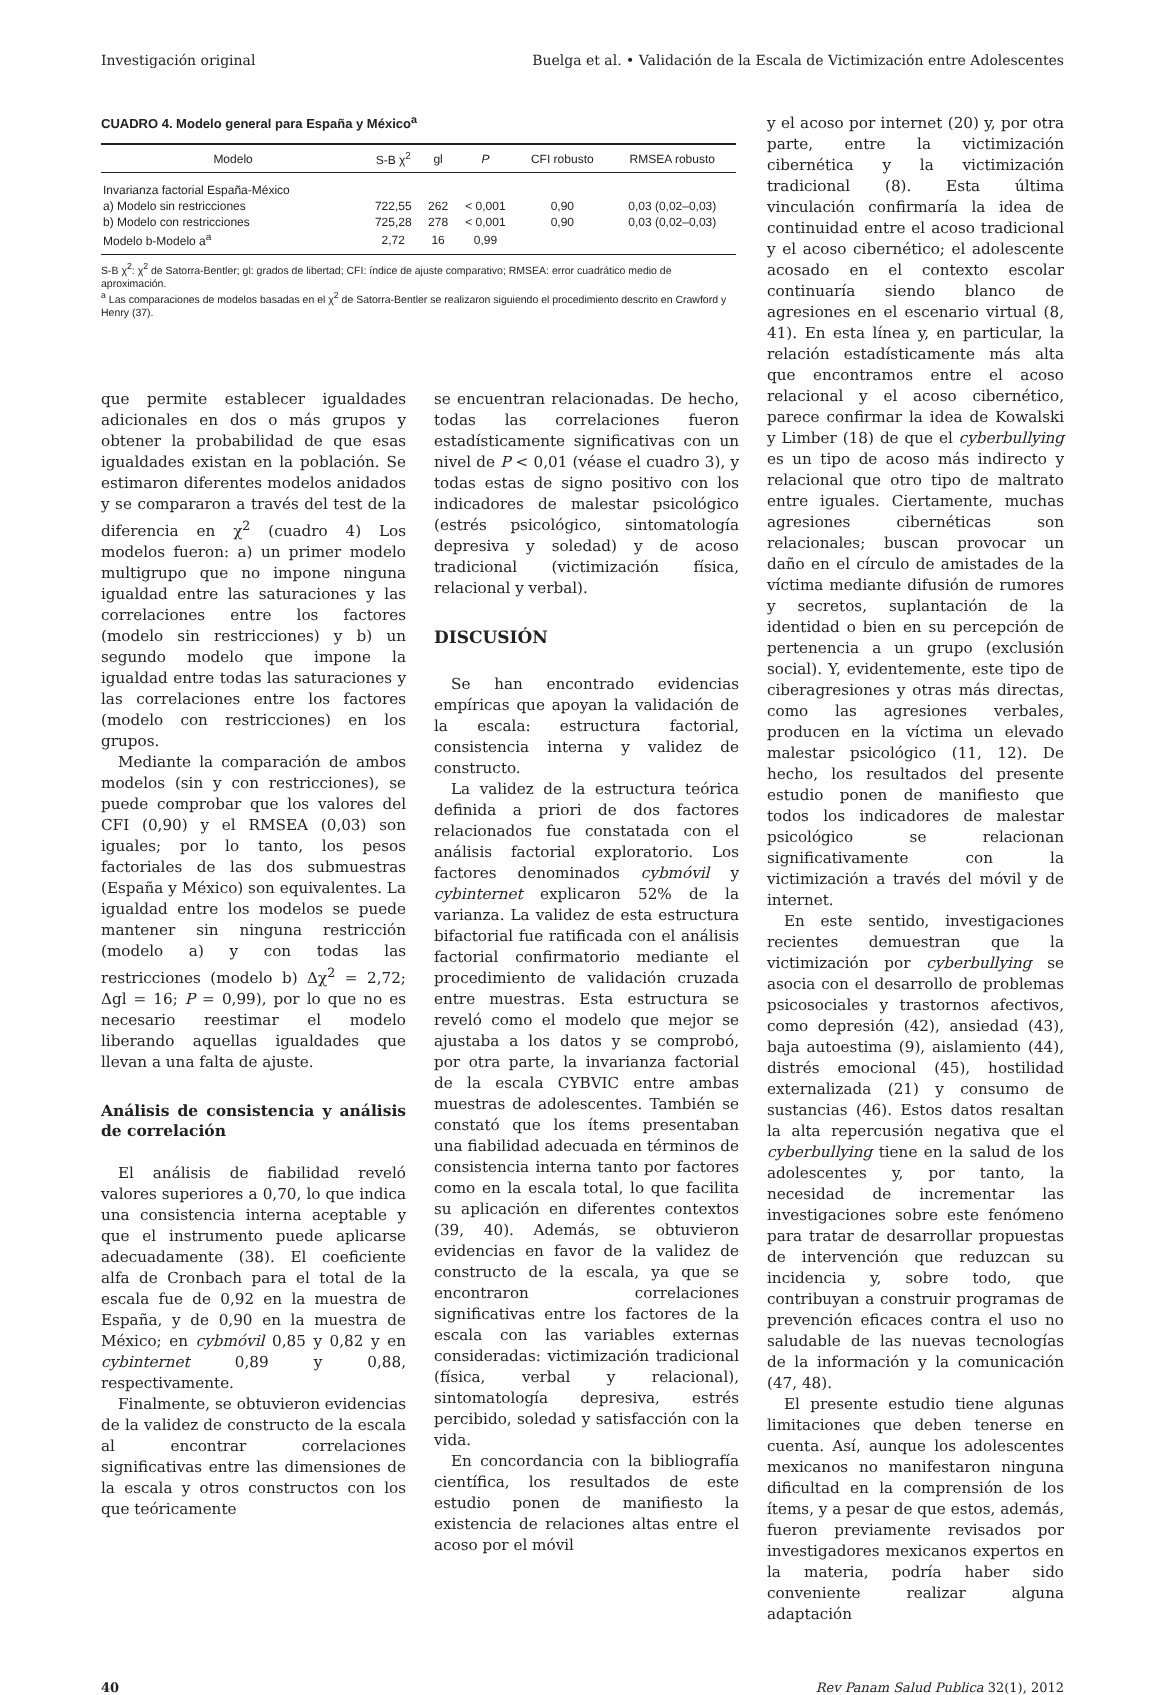Investigación original Buelga et al. • Validación de la Escala de Victimización entre Adolescentes
CUADRO 4. Modelo general para España y México<sup>a</sup>
| Modelo | S-B χ<sup>2</sup> | gl | P | CFI robusto | RMSEA robusto |
| --- | --- | --- | --- | --- | --- |
| Invarianza factorial España-México | | | | | |
| a) Modelo sin restricciones | 722,55 | 262 | < 0,001 | 0,90 | 0,03 (0,02–0,03) |
| b) Modelo con restricciones | 725,28 | 278 | < 0,001 | 0,90 | 0,03 (0,02–0,03) |
| Modelo b-Modelo a<sup>a</sup> | 2,72 | 16 | 0,99 | | |
S-B χ<sup>2</sup>: χ<sup>2</sup> de Satorra-Bentler; gl: grados de libertad; CFI: índice de ajuste comparativo; RMSEA: error cuadrático medio de aproximación.
<sup>a</sup> Las comparaciones de modelos basadas en el χ<sup>2</sup> de Satorra-Bentler se realizaron siguiendo el procedimiento descrito en Crawford y Henry (37).
que permite establecer igualdades adicionales en dos o más grupos y obtener la probabilidad de que esas igualdades existan en la población. Se estimaron diferentes modelos anidados y se compararon a través del test de la diferencia en χ<sup>2</sup> (cuadro 4) Los modelos fueron: a) un primer modelo multigrupo que no impone ninguna igualdad entre las saturaciones y las correlaciones entre los factores (modelo sin restricciones) y b) un segundo modelo que impone la igualdad entre todas las saturaciones y las correlaciones entre los factores (modelo con restricciones) en los grupos.
Mediante la comparación de ambos modelos (sin y con restricciones), se puede comprobar que los valores del CFI (0,90) y el RMSEA (0,03) son iguales; por lo tanto, los pesos factoriales de las dos submuestras (España y México) son equivalentes. La igualdad entre los modelos se puede mantener sin ninguna restricción (modelo a) y con todas las restricciones (modelo b) Δχ<sup>2</sup> = 2,72; Δgl = 16; P = 0,99), por lo que no es necesario reestimar el modelo liberando aquellas igualdades que llevan a una falta de ajuste.
Análisis de consistencia y análisis de correlación
El análisis de fiabilidad reveló valores superiores a 0,70, lo que indica una consistencia interna aceptable y que el instrumento puede aplicarse adecuadamente (38). El coeficiente alfa de Cronbach para el total de la escala fue de 0,92 en la muestra de España, y de 0,90 en la muestra de México; en cybmóvil 0,85 y 0,82 y en cybinternet 0,89 y 0,88, respectivamente.
Finalmente, se obtuvieron evidencias de la validez de constructo de la escala al encontrar correlaciones significativas entre las dimensiones de la escala y otros constructos con los que teóricamente
se encuentran relacionadas. De hecho, todas las correlaciones fueron estadísticamente significativas con un nivel de P < 0,01 (véase el cuadro 3), y todas estas de signo positivo con los indicadores de malestar psicológico (estrés psicológico, sintomatología depresiva y soledad) y de acoso tradicional (victimización física, relacional y verbal).
DISCUSIÓN
Se han encontrado evidencias empíricas que apoyan la validación de la escala: estructura factorial, consistencia interna y validez de constructo.
La validez de la estructura teórica definida a priori de dos factores relacionados fue constatada con el análisis factorial exploratorio. Los factores denominados cybmóvil y cybinternet explicaron 52% de la varianza. La validez de esta estructura bifactorial fue ratificada con el análisis factorial confirmatorio mediante el procedimiento de validación cruzada entre muestras. Esta estructura se reveló como el modelo que mejor se ajustaba a los datos y se comprobó, por otra parte, la invarianza factorial de la escala CYBVIC entre ambas muestras de adolescentes. También se constató que los ítems presentaban una fiabilidad adecuada en términos de consistencia interna tanto por factores como en la escala total, lo que facilita su aplicación en diferentes contextos (39, 40). Además, se obtuvieron evidencias en favor de la validez de constructo de la escala, ya que se encontraron correlaciones significativas entre los factores de la escala con las variables externas consideradas: victimización tradicional (física, verbal y relacional), sintomatología depresiva, estrés percibido, soledad y satisfacción con la vida.
En concordancia con la bibliografía científica, los resultados de este estudio ponen de manifiesto la existencia de relaciones altas entre el acoso por el móvil
y el acoso por internet (20) y, por otra parte, entre la victimización cibernética y la victimización tradicional (8). Esta última vinculación confirmaría la idea de continuidad entre el acoso tradicional y el acoso cibernético; el adolescente acosado en el contexto escolar continuaría siendo blanco de agresiones en el escenario virtual (8, 41). En esta línea y, en particular, la relación estadísticamente más alta que encontramos entre el acoso relacional y el acoso cibernético, parece confirmar la idea de Kowalski y Limber (18) de que el cyberbullying es un tipo de acoso más indirecto y relacional que otro tipo de maltrato entre iguales. Ciertamente, muchas agresiones cibernéticas son relacionales; buscan provocar un daño en el círculo de amistades de la víctima mediante difusión de rumores y secretos, suplantación de la identidad o bien en su percepción de pertenencia a un grupo (exclusión social). Y, evidentemente, este tipo de ciberagresiones y otras más directas, como las agresiones verbales, producen en la víctima un elevado malestar psicológico (11, 12). De hecho, los resultados del presente estudio ponen de manifiesto que todos los indicadores de malestar psicológico se relacionan significativamente con la victimización a través del móvil y de internet.
En este sentido, investigaciones recientes demuestran que la victimización por cyberbullying se asocia con el desarrollo de problemas psicosociales y trastornos afectivos, como depresión (42), ansiedad (43), baja autoestima (9), aislamiento (44), distrés emocional (45), hostilidad externalizada (21) y consumo de sustancias (46). Estos datos resaltan la alta repercusión negativa que el cyberbullying tiene en la salud de los adolescentes y, por tanto, la necesidad de incrementar las investigaciones sobre este fenómeno para tratar de desarrollar propuestas de intervención que reduzcan su incidencia y, sobre todo, que contribuyan a construir programas de prevención eficaces contra el uso no saludable de las nuevas tecnologías de la información y la comunicación (47, 48).
El presente estudio tiene algunas limitaciones que deben tenerse en cuenta. Así, aunque los adolescentes mexicanos no manifestaron ninguna dificultad en la comprensión de los ítems, y a pesar de que estos, además, fueron previamente revisados por investigadores mexicanos expertos en la materia, podría haber sido conveniente realizar alguna adaptación
40 Rev Panam Salud Publica 32(1), 2012